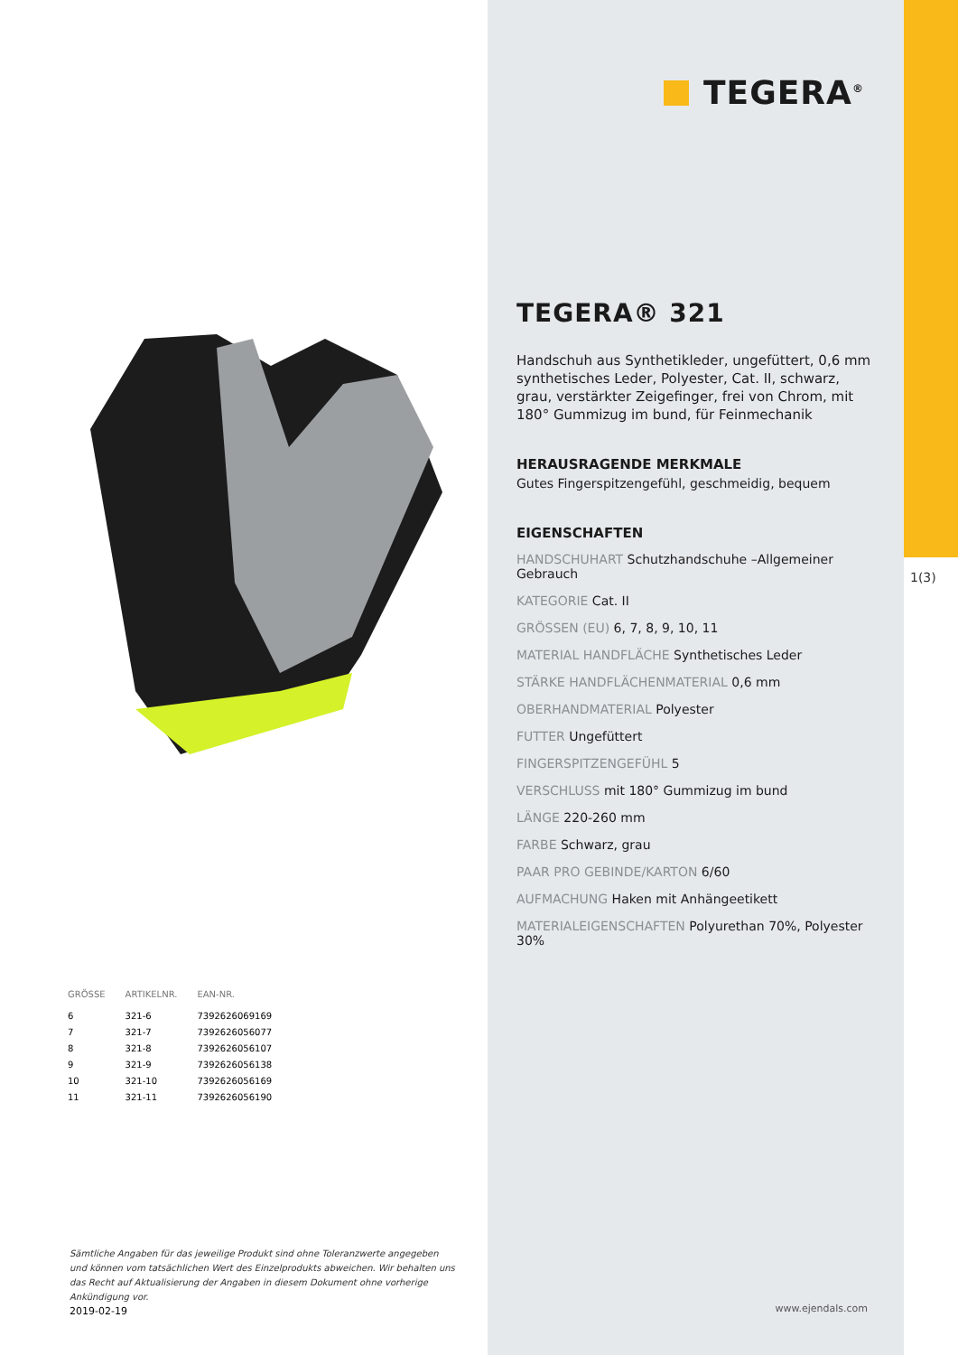| GRÖSSE | ARTIKELNR. | EAN-NR. |
| --- | --- | --- |
| 6 | 321-6 | 7392626069169 |
| 7 | 321-7 | 7392626056077 |
| 8 | 321-8 | 7392626056107 |
| 9 | 321-9 | 7392626056138 |
| 10 | 321-10 | 7392626056169 |
| 11 | 321-11 | 7392626056190 |
Sämtliche Angaben für das jeweilige Produkt sind ohne Toleranzwerte angegeben und können vom tatsächlichen Wert des Einzelprodukts abweichen. Wir behalten uns das Recht auf Aktualisierung der Angaben in diesem Dokument ohne vorherige Ankündigung vor.
2019-02-19
TEGERA<sup>®</sup>
TEGERA® 321
Handschuh aus Synthetikleder, ungefüttert, 0,6 mm synthetisches Leder, Polyester, Cat. II, schwarz, grau, verstärkter Zeigefinger, frei von Chrom, mit 180° Gummizug im bund, für Feinmechanik
HERAUSRAGENDE MERKMALE
Gutes Fingerspitzengefühl, geschmeidig, bequem
EIGENSCHAFTEN
HANDSCHUHART Schutzhandschuhe –Allgemeiner Gebrauch
KATEGORIE Cat. II
GRÖSSEN (EU) 6, 7, 8, 9, 10, 11
MATERIAL HANDFLÄCHE Synthetisches Leder
STÄRKE HANDFLÄCHENMATERIAL 0,6 mm
OBERHANDMATERIAL Polyester
FUTTER Ungefüttert
FINGERSPITZENGEFÜHL 5
VERSCHLUSS mit 180° Gummizug im bund
LÄNGE 220-260 mm
FARBE Schwarz, grau
PAAR PRO GEBINDE/KARTON 6/60
AUFMACHUNG Haken mit Anhängeetikett
MATERIALEIGENSCHAFTEN Polyurethan 70%, Polyester 30%
www.ejendals.com
1(3)